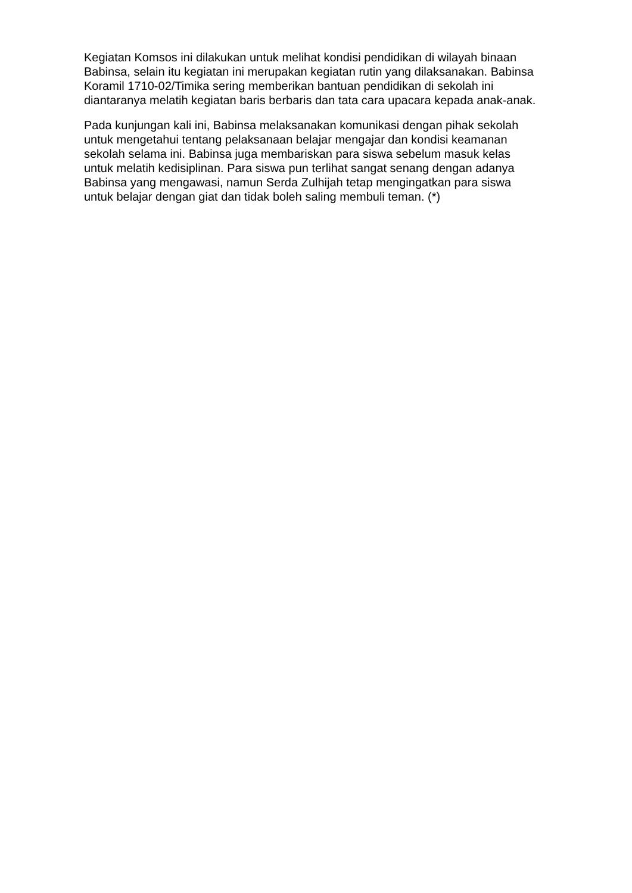Kegiatan Komsos ini dilakukan untuk melihat kondisi pendidikan di wilayah binaan Babinsa, selain itu kegiatan ini merupakan kegiatan rutin yang dilaksanakan. Babinsa Koramil 1710-02/Timika sering memberikan bantuan pendidikan di sekolah ini diantaranya melatih kegiatan baris berbaris dan tata cara upacara kepada anak-anak.
Pada kunjungan kali ini, Babinsa melaksanakan komunikasi dengan pihak sekolah untuk mengetahui tentang pelaksanaan belajar mengajar dan kondisi keamanan sekolah selama ini. Babinsa juga membariskan para siswa sebelum masuk kelas untuk melatih kedisiplinan. Para siswa pun terlihat sangat senang dengan adanya Babinsa yang mengawasi, namun Serda Zulhijah tetap mengingatkan para siswa untuk belajar dengan giat dan tidak boleh saling membuli teman. (*)